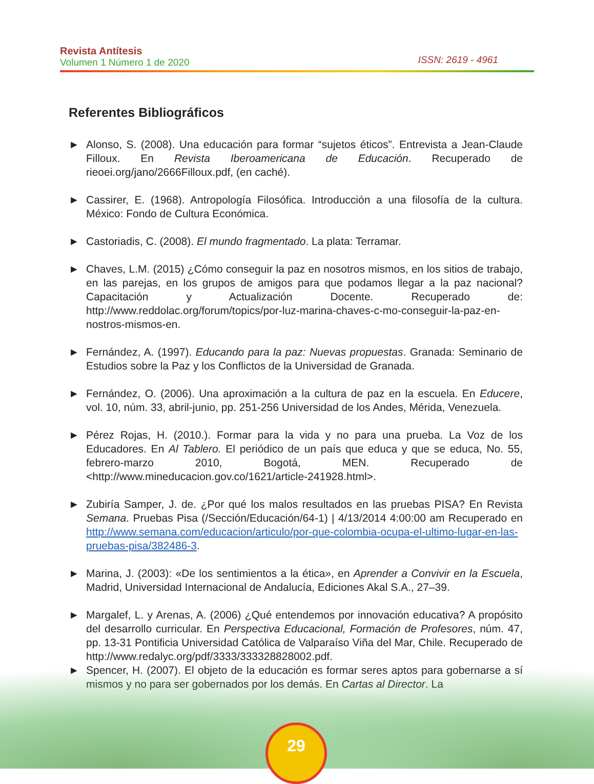Revista Antítesis
Volumen 1 Número 1 de 2020
ISSN: 2619 - 4961
Referentes Bibliográficos
► Alonso, S. (2008). Una educación para formar “sujetos éticos”. Entrevista a Jean-Claude Filloux. En Revista Iberoamericana de Educación. Recuperado de rieoei.org/jano/2666Filloux.pdf, (en caché).
► Cassirer, E. (1968). Antropología Filosófica. Introducción a una filosofía de la cultura. México: Fondo de Cultura Económica.
► Castoriadis, C. (2008). El mundo fragmentado. La plata: Terramar.
► Chaves, L.M. (2015) ¿Cómo conseguir la paz en nosotros mismos, en los sitios de trabajo, en las parejas, en los grupos de amigos para que podamos llegar a la paz nacional? Capacitación y Actualización Docente. Recuperado de: http://www.reddolac.org/forum/topics/por-luz-marina-chaves-c-mo-conseguir-la-paz-en-nostros-mismos-en.
► Fernández, A. (1997). Educando para la paz: Nuevas propuestas. Granada: Seminario de Estudios sobre la Paz y los Conflictos de la Universidad de Granada.
► Fernández, O. (2006). Una aproximación a la cultura de paz en la escuela. En Educere, vol. 10, núm. 33, abril-junio, pp. 251-256 Universidad de los Andes, Mérida, Venezuela.
► Pérez Rojas, H. (2010.). Formar para la vida y no para una prueba. La Voz de los Educadores. En Al Tablero. El periódico de un país que educa y que se educa, No. 55, febrero-marzo 2010, Bogotá, MEN. Recuperado de <http://www.mineducacion.gov.co/1621/article-241928.html>.
► Zubiría Samper, J. de. ¿Por qué los malos resultados en las pruebas PISA? En Revista Semana. Pruebas Pisa (/Sección/Educación/64-1) | 4/13/2014 4:00:00 am Recuperado en http://www.semana.com/educacion/articulo/por-que-colombia-ocupa-el-ultimo-lugar-en-las-pruebas-pisa/382486-3.
► Marina, J. (2003): «De los sentimientos a la ética», en Aprender a Convivir en la Escuela, Madrid, Universidad Internacional de Andalucía, Ediciones Akal S.A., 27–39.
► Margalef, L. y Arenas, A. (2006) ¿Qué entendemos por innovación educativa? A propósito del desarrollo curricular. En Perspectiva Educacional, Formación de Profesores, núm. 47, pp. 13-31 Pontificia Universidad Católica de Valparaíso Viña del Mar, Chile. Recuperado de http://www.redalyc.org/pdf/3333/333328828002.pdf.
► Spencer, H. (2007). El objeto de la educación es formar seres aptos para gobernarse a sí mismos y no para ser gobernados por los demás. En Cartas al Director. La
29